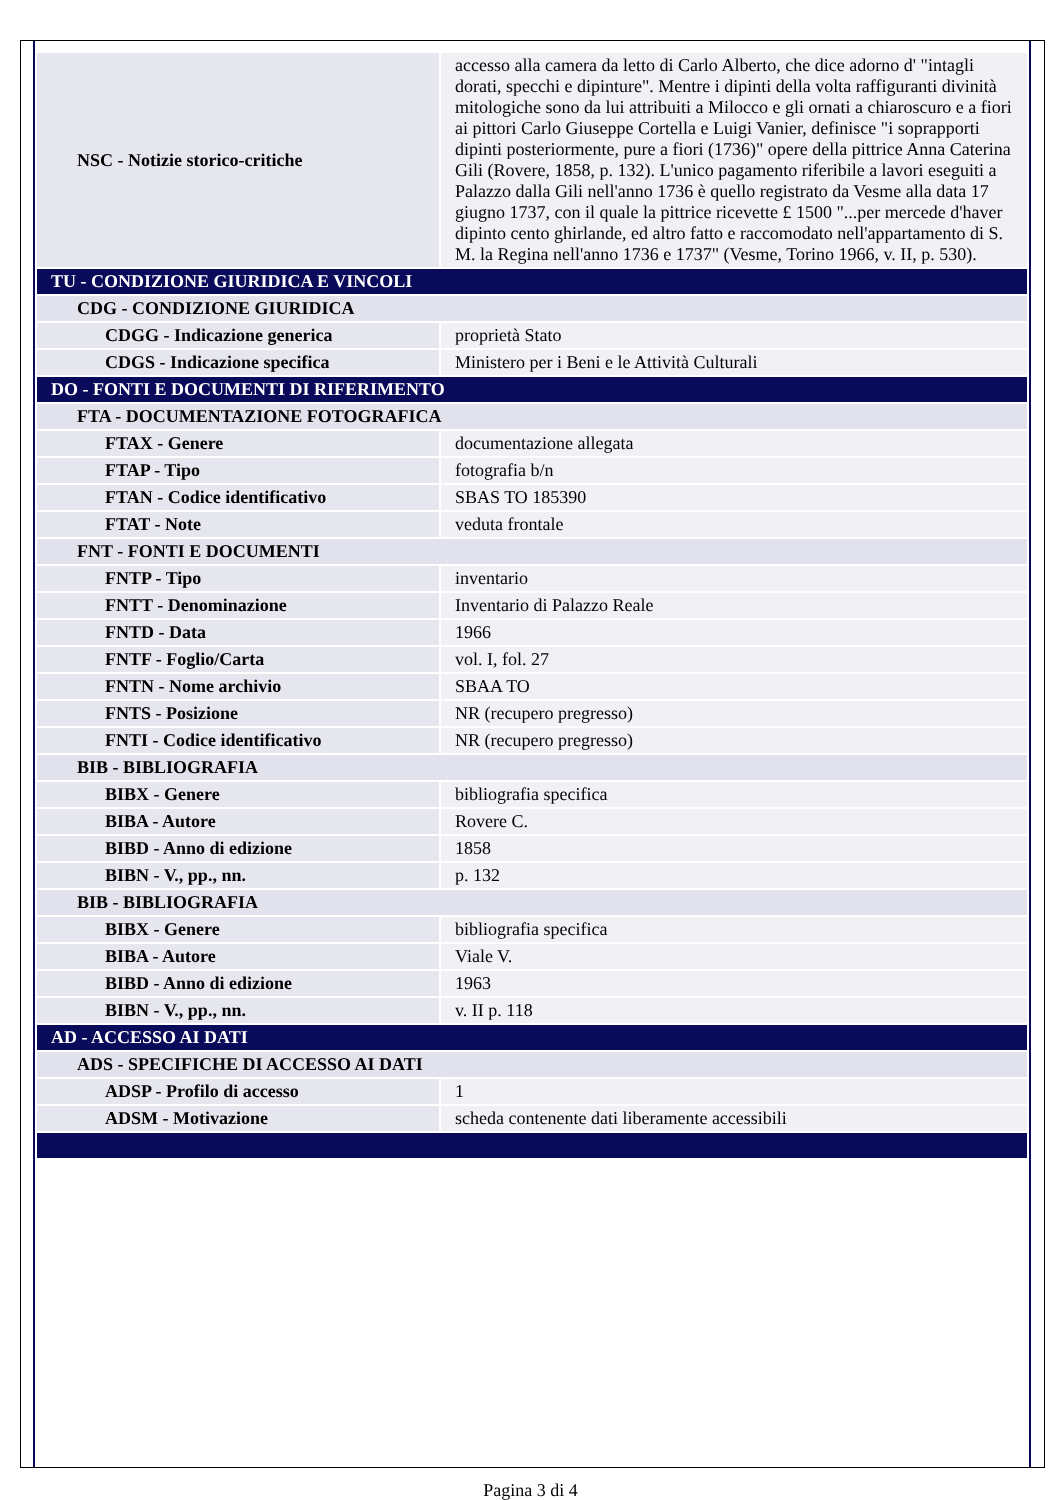| NSC - Notizie storico-critiche | accesso alla camera da letto di Carlo Alberto, che dice adorno d' "intagli dorati, specchi e dipinture". Mentre i dipinti della volta raffiguranti divinità mitologiche sono da lui attribuiti a Milocco e gli ornati a chiaroscuro e a fiori ai pittori Carlo Giuseppe Cortella e Luigi Vanier, definisce "i soprapporti dipinti posteriormente, pure a fiori (1736)" opere della pittrice Anna Caterina Gili (Rovere, 1858, p. 132). L'unico pagamento riferibile a lavori eseguiti a Palazzo dalla Gili nell'anno 1736 è quello registrato da Vesme alla data 17 giugno 1737, con il quale la pittrice ricevette £ 1500 "...per mercede d'haver dipinto cento ghirlande, ed altro fatto e raccomodato nell'appartamento di S. M. la Regina nell'anno 1736 e 1737" (Vesme, Torino 1966, v. II, p. 530). |
| TU - CONDIZIONE GIURIDICA E VINCOLI | |
| CDG - CONDIZIONE GIURIDICA | |
| CDGG - Indicazione generica | proprietà Stato |
| CDGS - Indicazione specifica | Ministero per i Beni e le Attività Culturali |
| DO - FONTI E DOCUMENTI DI RIFERIMENTO | |
| FTA - DOCUMENTAZIONE FOTOGRAFICA | |
| FTAX - Genere | documentazione allegata |
| FTAP - Tipo | fotografia b/n |
| FTAN - Codice identificativo | SBAS TO 185390 |
| FTAT - Note | veduta frontale |
| FNT - FONTI E DOCUMENTI | |
| FNTP - Tipo | inventario |
| FNTT - Denominazione | Inventario di Palazzo Reale |
| FNTD - Data | 1966 |
| FNTF - Foglio/Carta | vol. I, fol. 27 |
| FNTN - Nome archivio | SBAA TO |
| FNTS - Posizione | NR (recupero pregresso) |
| FNTI - Codice identificativo | NR (recupero pregresso) |
| BIB - BIBLIOGRAFIA | |
| BIBX - Genere | bibliografia specifica |
| BIBA - Autore | Rovere C. |
| BIBD - Anno di edizione | 1858 |
| BIBN - V., pp., nn. | p. 132 |
| BIB - BIBLIOGRAFIA | |
| BIBX - Genere | bibliografia specifica |
| BIBA - Autore | Viale V. |
| BIBD - Anno di edizione | 1963 |
| BIBN - V., pp., nn. | v. II p. 118 |
| AD - ACCESSO AI DATI | |
| ADS - SPECIFICHE DI ACCESSO AI DATI | |
| ADSP - Profilo di accesso | 1 |
| ADSM - Motivazione | scheda contenente dati liberamente accessibili |
Pagina 3 di 4